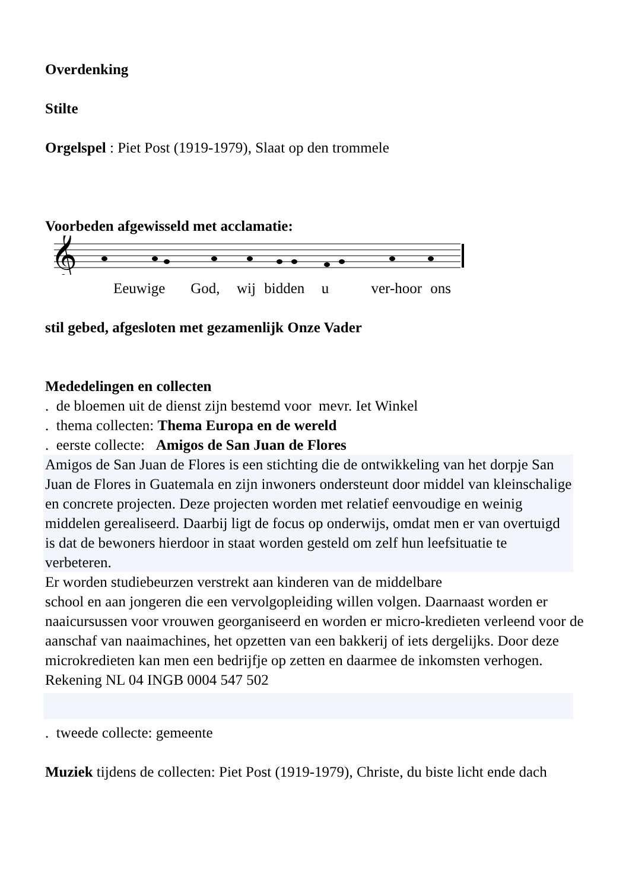Overdenking
Stilte
Orgelspel : Piet Post (1919-1979), Slaat op den trommele
Voorbeden afgewisseld met acclamatie:
𝄞
Eeuwige God, wij bidden u ver-hoor ons
stil gebed, afgesloten met gezamenlijk Onze Vader
Mededelingen en collecten
. de bloemen uit de dienst zijn bestemd voor mevr. Iet Winkel
. thema collecten: Thema Europa en de wereld
. eerste collecte: Amigos de San Juan de Flores
Amigos de San Juan de Flores is een stichting die de ontwikkeling van het dorpje San Juan de Flores in Guatemala en zijn inwoners ondersteunt door middel van kleinschalige en concrete projecten. Deze projecten worden met relatief eenvoudige en weinig middelen gerealiseerd. Daarbij ligt de focus op onderwijs, omdat men er van overtuigd is dat de bewoners hierdoor in staat worden gesteld om zelf hun leefsituatie te verbeteren.
Er worden studiebeurzen verstrekt aan kinderen van de middelbare
school en aan jongeren die een vervolgopleiding willen volgen. Daarnaast worden er naaicursussen voor vrouwen georganiseerd en worden er micro-kredieten verleend voor de aanschaf van naaimachines, het opzetten van een bakkerij of iets dergelijks. Door deze microkredieten kan men een bedrijfje op zetten en daarmee de inkomsten verhogen.
Rekening NL 04 INGB 0004 547 502
. tweede collecte: gemeente
Muziek tijdens de collecten: Piet Post (1919-1979), Christe, du biste licht ende dach